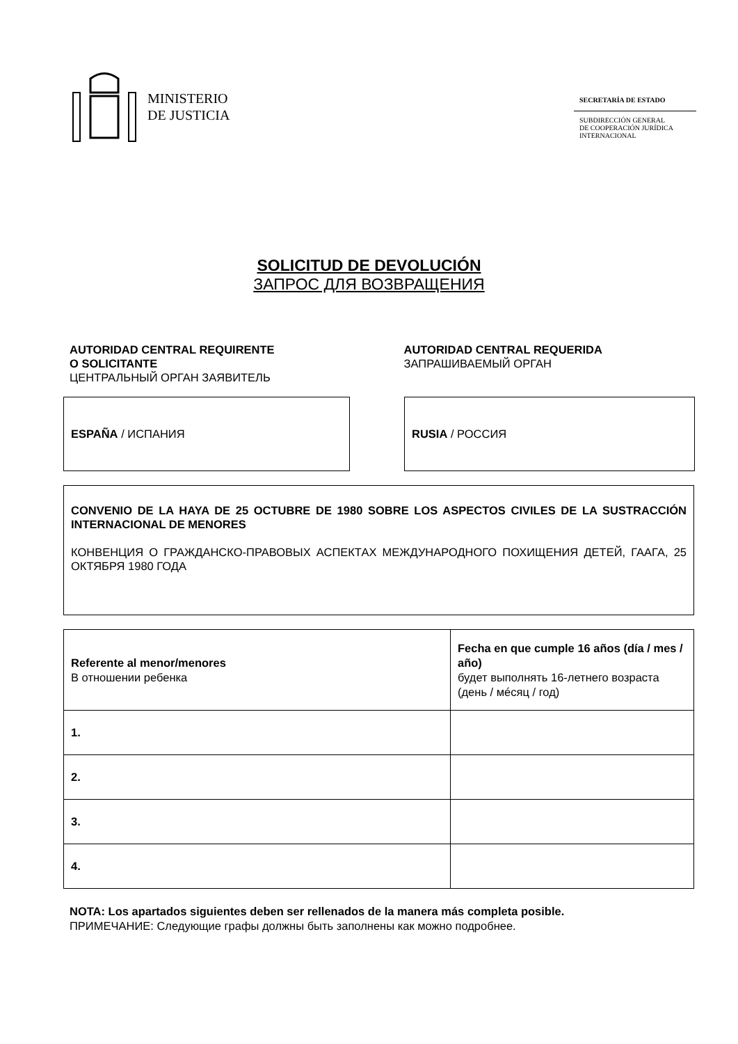MINISTERIO
DE JUSTICIA
SECRETARÍA DE ESTADO
SUBDIRECCIÓN GENERAL
DE COOPERACIÓN JURÍDICA
INTERNACIONAL
SOLICITUD DE DEVOLUCIÓN
ЗАПРОС ДЛЯ ВОЗВРАЩЕНИЯ
AUTORIDAD CENTRAL REQUIRENTE
O SOLICITANTE
ЦЕНТРАЛЬНЫЙ ОРГАН ЗАЯВИТЕЛЬ
AUTORIDAD CENTRAL REQUERIDA
ЗАПРАШИВАЕМЫЙ ОРГАН
ESPAÑA / ИСПАНИЯ RUSIA / РОССИЯ
CONVENIO DE LA HAYA DE 25 OCTUBRE DE 1980 SOBRE LOS ASPECTOS CIVILES DE LA SUSTRACCIÓN INTERNACIONAL DE MENORES
КОНВЕНЦИЯ О ГРАЖДАНСКО-ПРАВОВЫХ АСПЕКТАХ МЕЖДУНАРОДНОГО ПОХИЩЕНИЯ ДЕТЕЙ, ГААГА, 25 ОКТЯБРЯ 1980 ГОДА
| Referente al menor/menores В отношении ребенка | Fecha en que cumple 16 años (día / mes / año) будет выполнять 16-летнего возраста (день / мéсяц / год) |
| --- | --- |
| 1. | |
| 2. | |
| 3. | |
| 4. | |
NOTA: Los apartados siguientes deben ser rellenados de la manera más completa posible.
ПРИМЕЧАНИЕ: Следующие графы должны быть заполнены как можно подробнее.